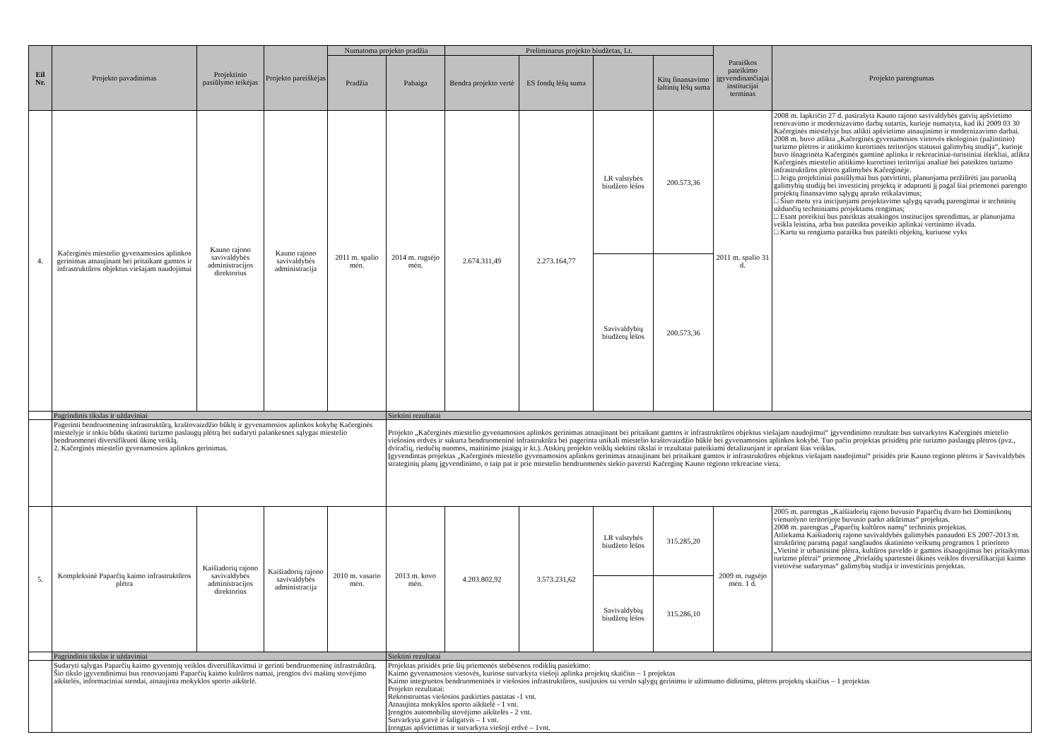| Eil Nr. | Projekto pavadinimas | Projektinio pasiūlymo teikėjas | Projekto pareiškėjas | Numatoma projekto pradžia | | Preliminarus projekto biudžetas, Lt. | | | | Paraiškos pateikimo įgyvendinančiajai institucijai terminas | Projekto parengtumas |
| --- | --- | --- | --- | --- | --- | --- | --- | --- | --- | --- | --- |
| | | | | Pradžia | Pabaiga | Bendra projekto vertė | ES fondų lėšų suma | | Kitų finansavimo šaltinių lėšų suma | | |
| 4. | Kačerginės miestelio gyvenamosios aplinkos gerinimas atnaujinant bei pritaikant gamtos ir infrastruktūros objektus viešajam naudojimui | Kauno rajono savivaldybės administracijos direktorius | Kauno rajono savivaldybės administracija | 2011 m. spalio mėn. | 2014 m. rugsėjo mėn. | 2.674.311,49 | 2.273.164,77 | LR valstybės biudžeto lėšos | 200.573,36 | 2011 m. spalio 31 d. | 2008 m. lapkričio 27 d. pasirašyta Kauno rajono savivaldybės gatvių apšvietimo renovavimo ir modernizavimo darbų sutartis, kurioje numatyta, kad iki 2009 03 30 Kačerginės miestelyje bus atlikti apšvietimo atnaujinimo ir modernizavimo darbai. 2008 m. buvo atlikta „Kačerginės gyvenamosios vietovės ekologinio (pažintinio) turizmo plėtros ir atitikimo kurortinės teritorijos statusui galimybių studija“, kurioje buvo išnagrinėta Kačerginės gamtinė aplinka ir rekreaciniai-turistiniai ištekliai, atlikta Kačerginės miestelio atitikimo kurortinei teritorijai analizė bei pateiktos turizmo infrastruktūros plėtros galimybės Kačerginėje. □ Jeigu projektiniai pasiūlymai bus patvirtinti, planuojama peržiūrėti jau paruoštą galimybių studiją bei investicinį projektą ir adaptuoti jį pagal šiai priemonei parengto projektų finansavimo sąlygų aprašo reikalavimus; □ Šiuo metu yra inicijuojami projektavimo sąlygų sąvadų parengimai ir techninių užduočių techniniams projektams rengimas; □ Esant poreikiui bus pateiktas atsakingos institucijos sprendimas, ar planuojama veikla leistina, arba bus pateikta poveikio aplinkai vertinimo išvada. □ Kartu su rengiama paraiška bus pateikti objektų, kuriuose vyks |
| | | | | | | | | Savivaldybių biudžetų lėšos | 200.573,36 | | |
| | Pagrindinis tikslas ir uždaviniai | | | | Siektini rezultatai | | | | | | |
| | Pagerinti bendruomeninę infrastruktūrą, kraštovaizdžio būklę ir gyvenamosios aplinkos kokybę Kačerginės miestelyje ir tokiu būdu skatinti turizmo paslaugų plėtrą bei sudaryti palankesnes sąlygas miestelio bendruomenei diversifikuoti ūkinę veiklą. 2. Kačerginės miestelio gyvenamosios aplinkos gerinimas. | | | | Projekto „Kačerginės miestelio gyvenamosios aplinkos gerinimas atnaujinant bei pritaikant gamtos ir infrastruktūros objektus viešajam naudojimui“ įgyvendinimo rezultate bus sutvarkytos Kačerginės mietelio viešosios erdvės ir sukurta bendruomeninė infrastruktūra bei pagerinta unikali miestelio kraštovaizdžio būklė bei gyvenamosios aplinkos kokybė. Tuo pačiu projektas prisidėtų prie turizmo paslaugų plėtros (pvz., dviračių, riedučių nuomos, maitinimo įstaigų ir kt.). Atskirų projekto veiklų siektini tikslai ir rezultatai pateikiami detalizuojant ir aprašant šias veiklas. Įgyvendintas projektas „Kačerginės miestelio gyvenamosios aplinkos gerinimas atnaujinant bei pritaikant gamtos ir infrastruktūros objektus viešajam naudojimui“ prisidės prie Kauno regiono plėtros ir Savivaldybės strateginių planų įgyvendinimo, o taip pat ir prie miestelio bendruomenės siekio paversti Kačerginę Kauno regiono rekreacine vieta. | | | | | | |
| 5. | Kompleksinė Paparčių kaimo infrastruktūros plėtra | Kaišiadorių rajono savivaldybės administracijos direktorius | Kaišiadorių rajono savivaldybės administracija | 2010 m. vasario mėn. | 2013 m. kovo mėn. | 4.203.802,92 | 3.573.231,62 | LR valstybės biudžeto lėšos | 315.285,20 | 2009 m. rugsėjo mėn. 1 d. | 2005 m. parengtas „Kaišiadorių rajono buvusio Paparčių dvaro bei Dominikonų vienuolyno teritorijoje buvusio parko atkūrimas“ projektas. 2008 m. parengtas „Paparčių kultūros namų“ techninis projektas. Atliekama Kaišiadorių rajono savivaldybės galimybės panaudoti ES 2007-2013 m. struktūrinę paramą pagal sanglaudos skatinimo veiksmų programos 1 prioriteto „Vietinė ir urbanistinė plėtra, kultūros paveldo ir gamtos išsaugojimas bei pritaikymas turizmo plėtrai“ priemonę „Prielaidų spartesnei ūkinės veiklos diversifikacijai kaimo vietovėse sudarymas“ galimybių studija ir investicinis projektas. |
| | | | | | | | | Savivaldybių biudžetų lėšos | 315.286,10 | | |
| | Pagrindinis tikslas ir uždaviniai | | | | Siektini rezultatai | | | | | | |
| | Sudaryti sąlygas Paparčių kaimo gyventojų veiklos diversifikavimui ir gerinti bendruomeninę infrastruktūrą. Šio tikslo įgyvendinimui bus renovuojami Paparčių kaimo kultūros namai, įrengtos dvi mašinų stovėjimo aikštelės, informaciniai stendai, atnaujinta mokyklos sporto aikštelė. | | | | Projektas prisidės prie šių priemonės stebėsenos rodiklių pasiekimo: Kaimo gyvenamosios vietovės, kuriose sutvarkyta viešoji aplinka projektų skaičius – 1 projektas Kaimo integruotos bendruomeninės ir viešosios infrastruktūros, susijusios su verslo sąlygų gerinimu ir užimtumo didinimu, plėtros projektų skaičius – 1 projektas Projekto rezultatai: Rekonstruotas viešosios paskirties pastatas -1 vnt. Atnaujinta mokyklos sporto aikštelė - 1 vnt. Įrengtos automobilių stovėjimo aikštelės - 2 vnt. Sutvarkyta gatvė ir šaligatvis – 1 vnt. Įrengtas apšvietimas ir sutvarkyta viešoji erdvė – 1vnt. | | | | | | |